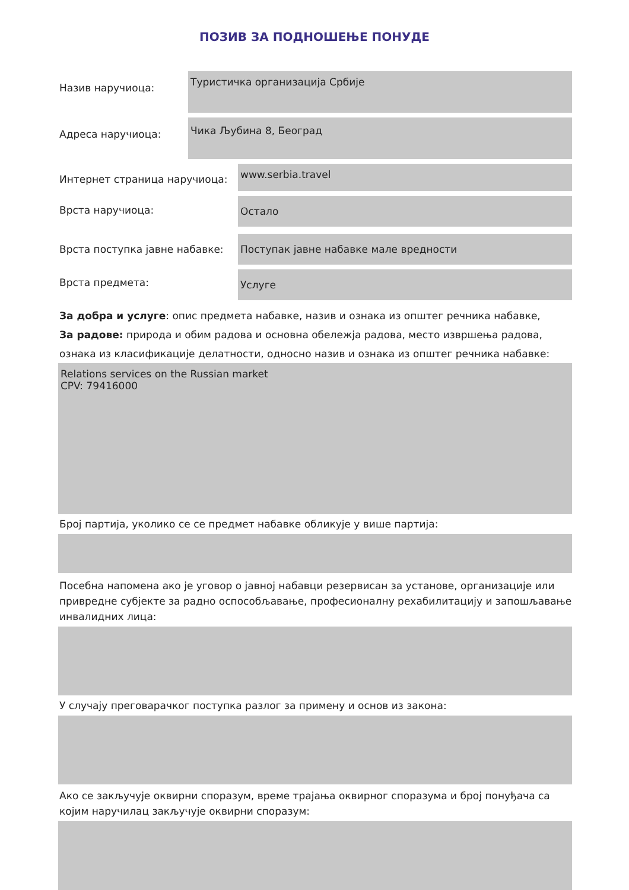ПОЗИВ ЗА ПОДНОШЕЊЕ ПОНУДЕ
Назив наручиоца:
Туристичка организација Србије
Адреса наручиоца:
Чика Љубина 8, Београд
Интернет страница наручиоца:
www.serbia.travel
Врста наручиоца:
Остало
Врста поступка јавне набавке:
Поступак јавне набавке мале вредности
Врста предмета:
Услуге
За добра и услуге: опис предмета набавке, назив и ознака из општег речника набавке,
За радове: природа и обим радова и основна обележја радова, место извршења радова, ознака из класификације делатности, односно назив и ознака из општег речника набавке:
Relations services on the Russian market
CPV: 79416000
Број партија, уколико се се предмет набавке обликује у више партија:
Посебна напомена ако је уговор о јавној набавци резервисан за установе, организације или привредне субјекте за радно оспособљавање, професионалну рехабилитацију и запошљавање инвалидних лица:
У случају преговарачког поступка разлог за примену и основ из закона:
Ако се закључује оквирни споразум, време трајања оквирног споразума и број понуђача са којим наручилац закључује оквирни споразум: